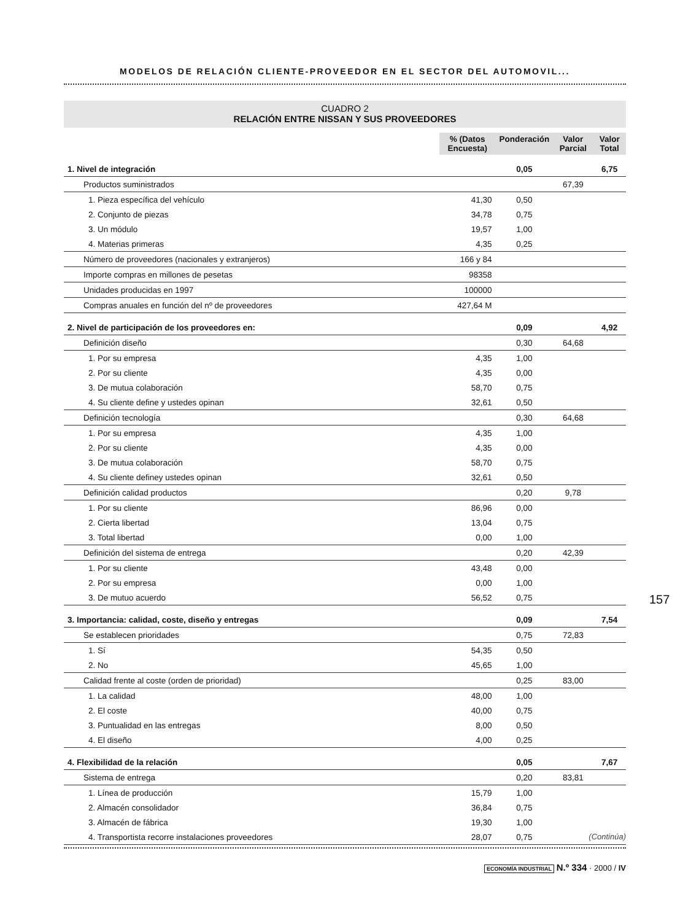MODELOS DE RELACIÓN CLIENTE-PROVEEDOR EN EL SECTOR DEL AUTOMOVIL...
CUADRO 2
RELACIÓN ENTRE NISSAN Y SUS PROVEEDORES
| | % (Datos Encuesta) | Ponderación | Valor Parcial | Valor Total |
| 1. Nivel de integración | | 0,05 | | 6,75 |
| Productos suministrados | | | 67,39 | |
| 1. Pieza específica del vehículo | 41,30 | 0,50 | | |
| 2. Conjunto de piezas | 34,78 | 0,75 | | |
| 3. Un módulo | 19,57 | 1,00 | | |
| 4. Materias primeras | 4,35 | 0,25 | | |
| Número de proveedores (nacionales y extranjeros) | 166 y 84 | | | |
| Importe compras en millones de pesetas | 98358 | | | |
| Unidades producidas en 1997 | 100000 | | | |
| Compras anuales en función del nº de proveedores | 427,64 M | | | |
| 2. Nivel de participación de los proveedores en: | | 0,09 | | 4,92 |
| Definición diseño | | 0,30 | 64,68 | |
| 1. Por su empresa | 4,35 | 1,00 | | |
| 2. Por su cliente | 4,35 | 0,00 | | |
| 3. De mutua colaboración | 58,70 | 0,75 | | |
| 4. Su cliente define y ustedes opinan | 32,61 | 0,50 | | |
| Definición tecnología | | 0,30 | 64,68 | |
| 1. Por su empresa | 4,35 | 1,00 | | |
| 2. Por su cliente | 4,35 | 0,00 | | |
| 3. De mutua colaboración | 58,70 | 0,75 | | |
| 4. Su cliente definey ustedes opinan | 32,61 | 0,50 | | |
| Definición calidad productos | | 0,20 | 9,78 | |
| 1. Por su cliente | 86,96 | 0,00 | | |
| 2. Cierta libertad | 13,04 | 0,75 | | |
| 3. Total libertad | 0,00 | 1,00 | | |
| Definición del sistema de entrega | | 0,20 | 42,39 | |
| 1. Por su cliente | 43,48 | 0,00 | | |
| 2. Por su empresa | 0,00 | 1,00 | | |
| 3. De mutuo acuerdo | 56,52 | 0,75 | | |
| 3. Importancia: calidad, coste, diseño y entregas | | 0,09 | | 7,54 |
| Se establecen prioridades | | 0,75 | 72,83 | |
| 1. Sí | 54,35 | 0,50 | | |
| 2. No | 45,65 | 1,00 | | |
| Calidad frente al coste (orden de prioridad) | | 0,25 | 83,00 | |
| 1. La calidad | 48,00 | 1,00 | | |
| 2. El coste | 40,00 | 0,75 | | |
| 3. Puntualidad en las entregas | 8,00 | 0,50 | | |
| 4. El diseño | 4,00 | 0,25 | | |
| 4. Flexibilidad de la relación | | 0,05 | | 7,67 |
| Sistema de entrega | | 0,20 | 83,81 | |
| 1. Línea de producción | 15,79 | 1,00 | | |
| 2. Almacén consolidador | 36,84 | 0,75 | | |
| 3. Almacén de fábrica | 19,30 | 1,00 | | |
| 4. Transportista recorre instalaciones proveedores | 28,07 | 0,75 | | |
157
(Continúa)
ECONOMÍA INDUSTRIAL N.º 334 · 2000 / IV